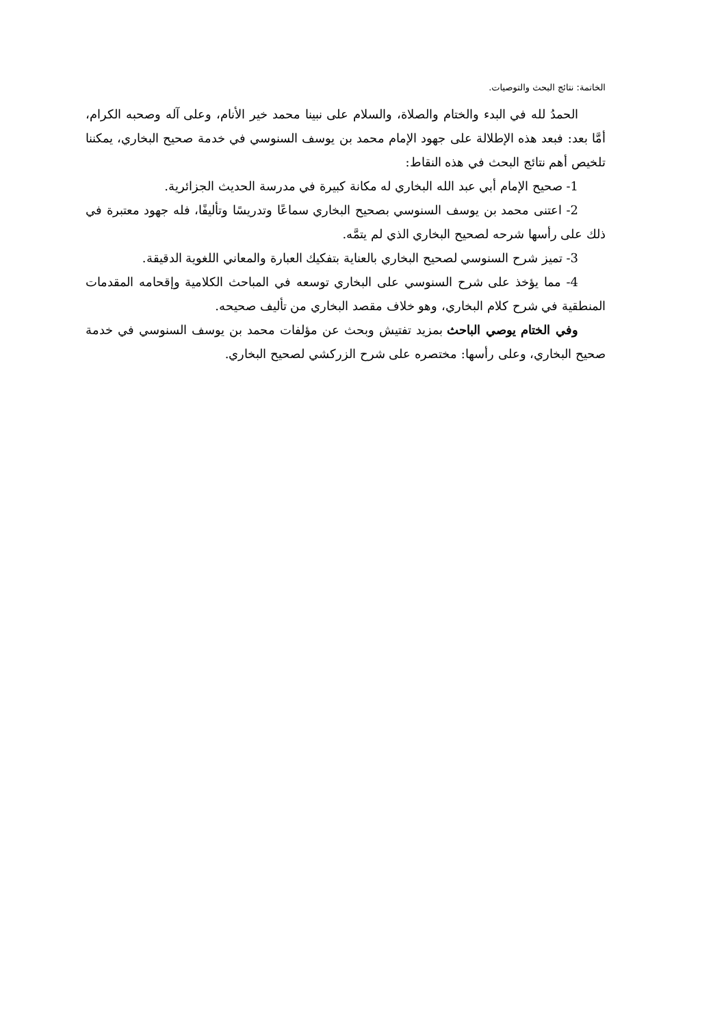الخاتمة: نتائج البحث والتوصيات.
الحمدُ لله في البدء والختام والصلاة، والسلام على نبينا محمد خير الأنام، وعلى آله وصحبه الكرام، أمَّا بعد: فبعد هذه الإطلالة على جهود الإمام محمد بن يوسف السنوسي في خدمة صحيح البخاري، يمكننا تلخيص أهم نتائج البحث في هذه النقاط:
1- صحيح الإمام أبي عبد الله البخاري له مكانة كبيرة في مدرسة الحديث الجزائرية.
2- اعتنى محمد بن يوسف السنوسي بصحيح البخاري سماعًا وتدريسًا وتأليفًا، فله جهود معتبرة في ذلك على رأسها شرحه لصحيح البخاري الذي لم يتمَّه.
3- تميز شرح السنوسي لصحيح البخاري بالعناية بتفكيك العبارة والمعاني اللغوية الدقيقة.
4- مما يؤخذ على شرح السنوسي على البخاري توسعه في المباحث الكلامية وإقحامه المقدمات المنطقية في شرح كلام البخاري، وهو خلاف مقصد البخاري من تأليف صحيحه.
وفي الختام يوصي الباحث بمزيد تفتيش وبحث عن مؤلفات محمد بن يوسف السنوسي في خدمة صحيح البخاري، وعلى رأسها: مختصره على شرح الزركشي لصحيح البخاري.